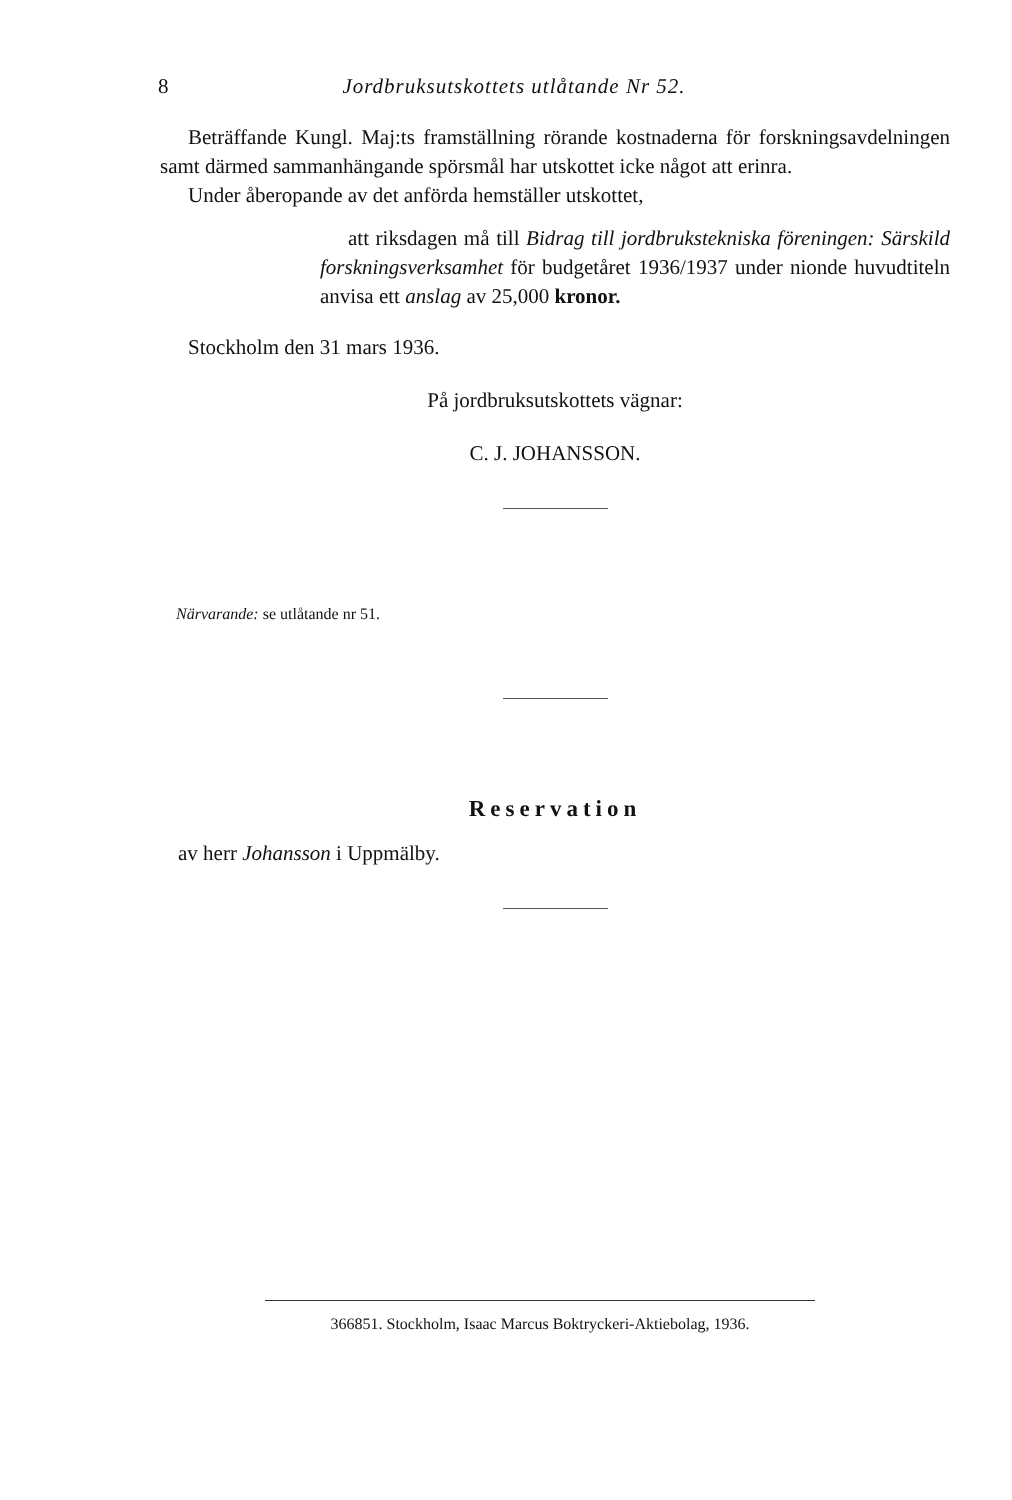8 Jordbruksutskottets utlåtande Nr 52.
Beträffande Kungl. Maj:ts framställning rörande kostnaderna för forskningsavdelningen samt därmed sammanhängande spörsmål har utskottet icke något att erinra.
Under åberopande av det anförda hemställer utskottet,
att riksdagen må till Bidrag till jordbrukstekniska föreningen: Särskild forskningsverksamhet för budgetåret 1936/1937 under nionde huvudtiteln anvisa ett anslag av 25,000 kronor.
Stockholm den 31 mars 1936.
På jordbruksutskottets vägnar:
C. J. JOHANSSON.
Närvarande: se utlåtande nr 51.
Reservation
av herr Johansson i Uppmälby.
366851. Stockholm, Isaac Marcus Boktryckeri-Aktiebolag, 1936.